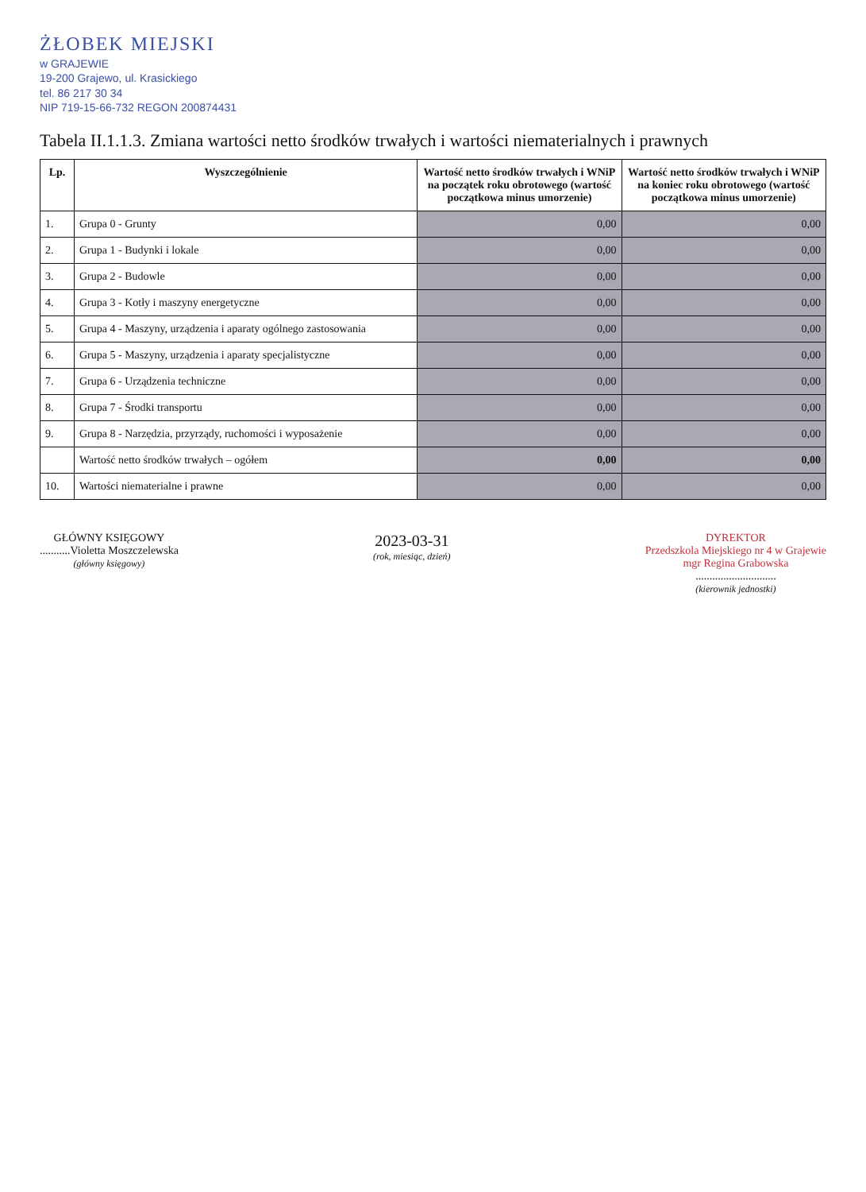ŻŁOBEK MIEJSKI
w GRAJEWIE
19-200 Grajewo, ul. Krasickiego
tel. 86 217 30 34
NIP 719-15-66-732 REGON 200874431
Tabela II.1.1.3. Zmiana wartości netto środków trwałych i wartości niematerialnych i prawnych
| Lp. | Wyszczególnienie | Wartość netto środków trwałych i WNiP na początek roku obrotowego (wartość początkowa minus umorzenie) | Wartość netto środków trwałych i WNiP na koniec roku obrotowego (wartość początkowa minus umorzenie) |
| --- | --- | --- | --- |
| 1. | Grupa 0 - Grunty | 0,00 | 0,00 |
| 2. | Grupa 1 - Budynki i lokale | 0,00 | 0,00 |
| 3. | Grupa 2 - Budowle | 0,00 | 0,00 |
| 4. | Grupa 3 - Kotły i maszyny energetyczne | 0,00 | 0,00 |
| 5. | Grupa 4 - Maszyny, urządzenia i aparaty ogólnego zastosowania | 0,00 | 0,00 |
| 6. | Grupa 5 - Maszyny, urządzenia i aparaty specjalistyczne | 0,00 | 0,00 |
| 7. | Grupa 6 - Urządzenia techniczne | 0,00 | 0,00 |
| 8. | Grupa 7 - Środki transportu | 0,00 | 0,00 |
| 9. | Grupa 8 - Narzędzia, przyrządy, ruchomości i wyposażenie | 0,00 | 0,00 |
| | Wartość netto środków trwałych – ogółem | 0,00 | 0,00 |
| 10. | Wartości niematerialne i prawne | 0,00 | 0,00 |
GŁÓWNY KSIĘGOWY
...........Violetta Moszczelewska
(główny księgowy)
2023-03-31
(rok, miesiąc, dzień)
DYREKTOR
Przedszkola Miejskiego nr 4 w Grajewie
mgr Regina Grabowska
.............................
(kierownik jednostki)